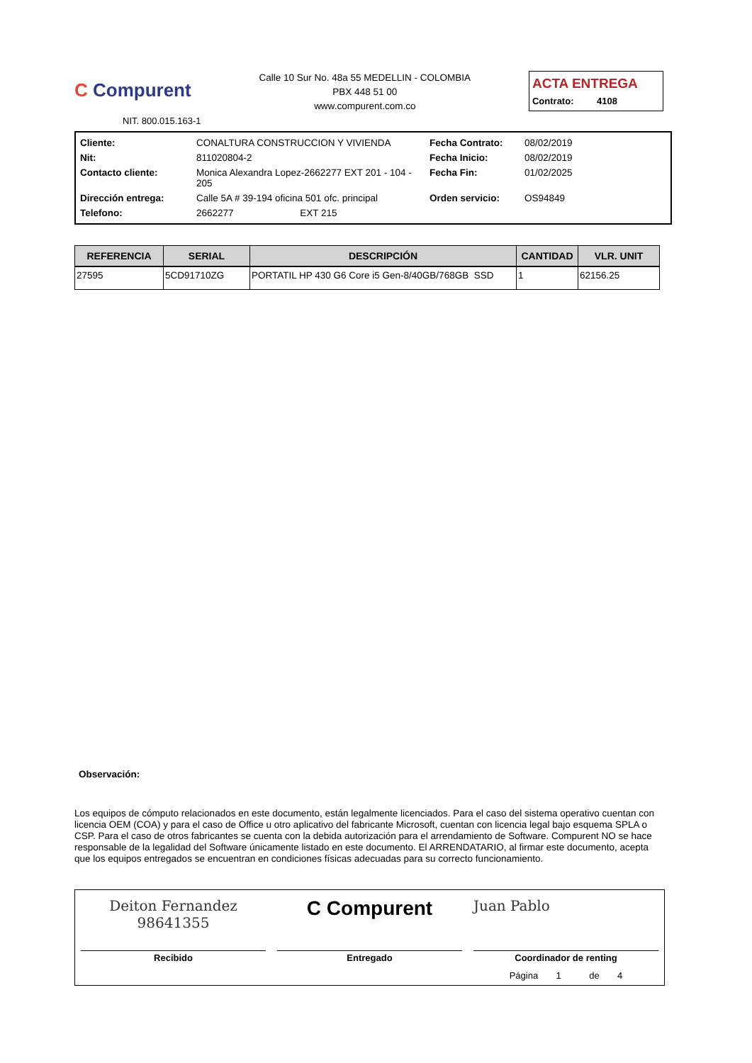C Compurent
NIT. 800.015.163-1
Calle 10 Sur No. 48a 55 MEDELLIN - COLOMBIA
PBX 448 51 00
www.compurent.com.co
ACTA ENTREGA
Contrato: 4108
| Cliente: | CONALTURA CONSTRUCCION Y VIVIENDA | Fecha Contrato: | 08/02/2019 |
| Nit: | 811020804-2 | Fecha Inicio: | 08/02/2019 |
| Contacto cliente: | Monica Alexandra Lopez-2662277 EXT 201 - 104 - 205 | Fecha Fin: | 01/02/2025 |
| Dirección entrega: | Calle 5A # 39-194 oficina 501 ofc. principal | Orden servicio: | OS94849 |
| Telefono: | 2662277 EXT 215 | | |
| REFERENCIA | SERIAL | DESCRIPCIÓN | CANTIDAD | VLR. UNIT |
| --- | --- | --- | --- | --- |
| 27595 | 5CD91710ZG | PORTATIL HP 430 G6 Core i5 Gen-8/40GB/768GB SSD | 1 | 62156.25 |
Observación:
Los equipos de cómputo relacionados en este documento, están legalmente licenciados. Para el caso del sistema operativo cuentan con licencia OEM (COA) y para el caso de Office u otro aplicativo del fabricante Microsoft, cuentan con licencia legal bajo esquema SPLA o CSP. Para el caso de otros fabricantes se cuenta con la debida autorización para el arrendamiento de Software. Compurent NO se hace responsable de la legalidad del Software únicamente listado en este documento. El ARRENDATARIO, al firmar este documento, acepta que los equipos entregados se encuentran en condiciones físicas adecuadas para su correcto funcionamiento.
Deiton Fernandez 98641355
Recibido
C Compurent
Entregado
Juan Pablo
Coordinador de renting
Página 1 de 4